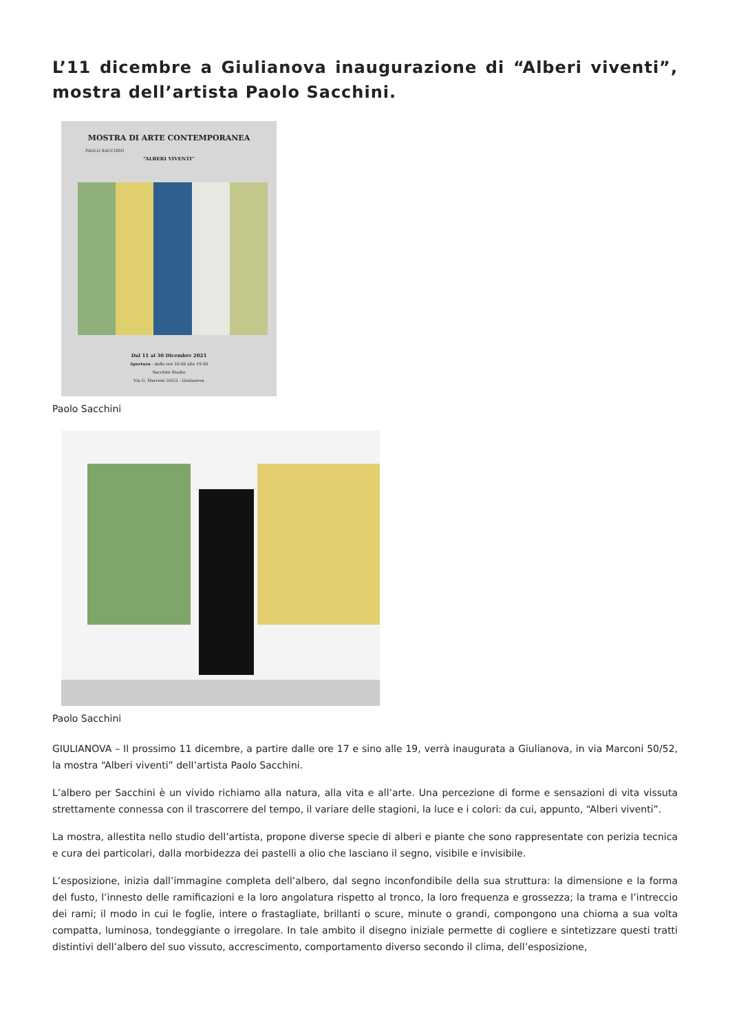L’11 dicembre a Giulianova inaugurazione di “Alberi viventi”, mostra dell’artista Paolo Sacchini.
MOSTRA DI ARTE CONTEMPORANEA
PAOLO SACCHINI
“ALBERI VIVENTI”
Dal 11 al 30 Dicembre 2021
Apertura - dalle ore 16.00 alle 19.00
Sacchini Studio
Via G. Marconi 50/52 - Giulianova
Paolo Sacchini
Paolo Sacchini
GIULIANOVA – Il prossimo 11 dicembre, a partire dalle ore 17 e sino alle 19, verrà inaugurata a Giulianova, in via Marconi 50/52, la mostra “Alberi viventi” dell’artista Paolo Sacchini.
L’albero per Sacchini è un vivido richiamo alla natura, alla vita e all’arte. Una percezione di forme e sensazioni di vita vissuta strettamente connessa con il trascorrere del tempo, il variare delle stagioni, la luce e i colori: da cui, appunto, “Alberi viventi”.
La mostra, allestita nello studio dell’artista, propone diverse specie di alberi e piante che sono rappresentate con perizia tecnica e cura dei particolari, dalla morbidezza dei pastelli a olio che lasciano il segno, visibile e invisibile.
L’esposizione, inizia dall’immagine completa dell’albero, dal segno inconfondibile della sua struttura: la dimensione e la forma del fusto, l’innesto delle ramificazioni e la loro angolatura rispetto al tronco, la loro frequenza e grossezza; la trama e l’intreccio dei rami; il modo in cui le foglie, intere o frastagliate, brillanti o scure, minute o grandi, compongono una chioma a sua volta compatta, luminosa, tondeggiante o irregolare. In tale ambito il disegno iniziale permette di cogliere e sintetizzare questi tratti distintivi dell’albero del suo vissuto, accrescimento, comportamento diverso secondo il clima, dell’esposizione,